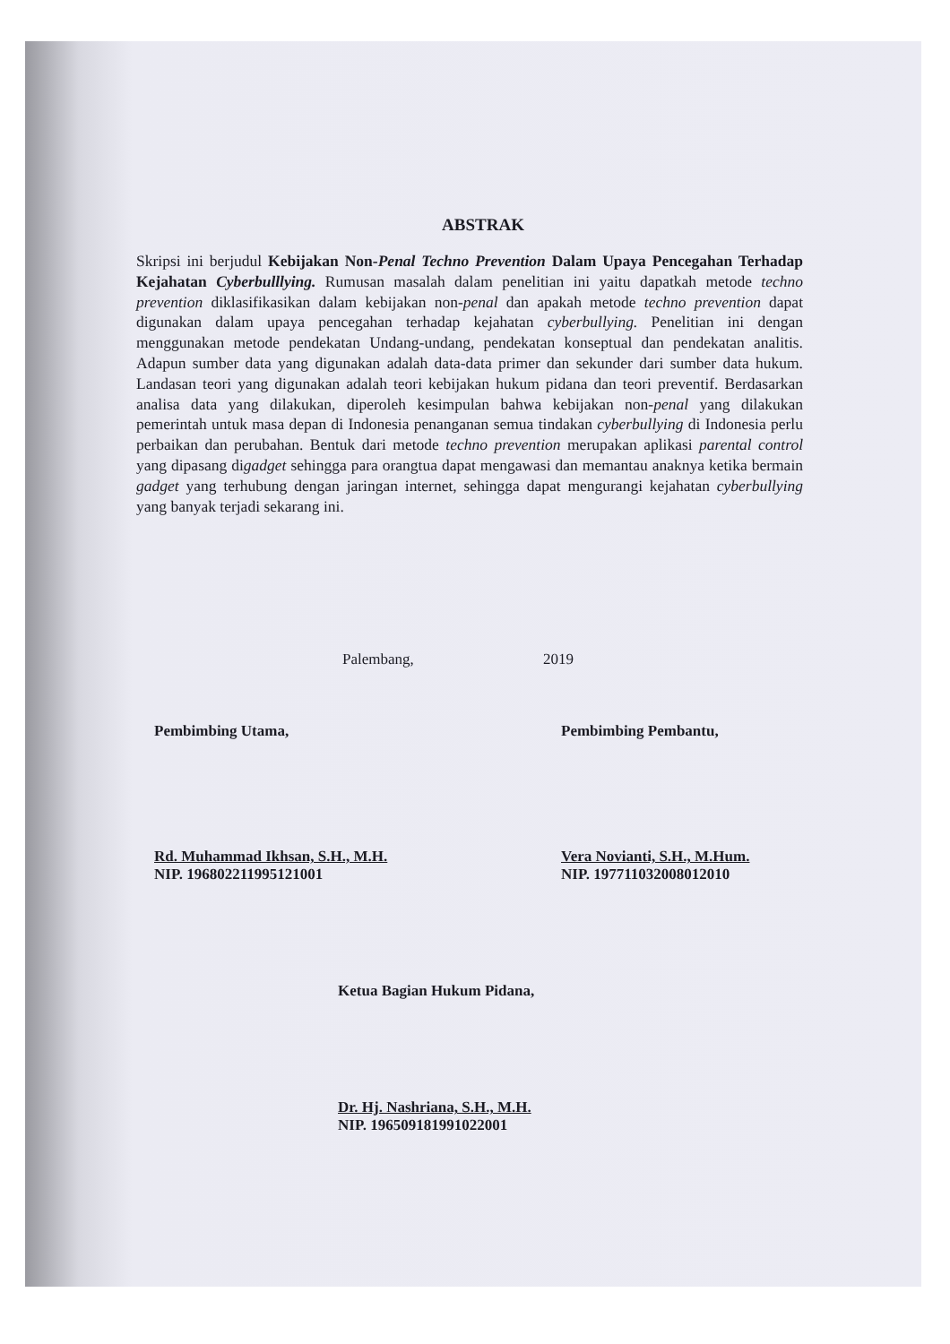ABSTRAK
Skripsi ini berjudul Kebijakan Non-Penal Techno Prevention Dalam Upaya Pencegahan Terhadap Kejahatan Cyberbulllying. Rumusan masalah dalam penelitian ini yaitu dapatkah metode techno prevention diklasifikasikan dalam kebijakan non-penal dan apakah metode techno prevention dapat digunakan dalam upaya pencegahan terhadap kejahatan cyberbullying. Penelitian ini dengan menggunakan metode pendekatan Undang-undang, pendekatan konseptual dan pendekatan analitis. Adapun sumber data yang digunakan adalah data-data primer dan sekunder dari sumber data hukum. Landasan teori yang digunakan adalah teori kebijakan hukum pidana dan teori preventif. Berdasarkan analisa data yang dilakukan, diperoleh kesimpulan bahwa kebijakan non-penal yang dilakukan pemerintah untuk masa depan di Indonesia penanganan semua tindakan cyberbullying di Indonesia perlu perbaikan dan perubahan. Bentuk dari metode techno prevention merupakan aplikasi parental control yang dipasang digadget sehingga para orangtua dapat mengawasi dan memantau anaknya ketika bermain gadget yang terhubung dengan jaringan internet, sehingga dapat mengurangi kejahatan cyberbullying yang banyak terjadi sekarang ini.
Palembang, 2019
Pembimbing Utama,
Rd. Muhammad Ikhsan, S.H., M.H.
NIP. 196802211995121001
Pembimbing Pembantu,
Vera Novianti, S.H., M.Hum.
NIP. 197711032008012010
Ketua Bagian Hukum Pidana,
Dr. Hj. Nashriana, S.H., M.H.
NIP. 196509181991022001